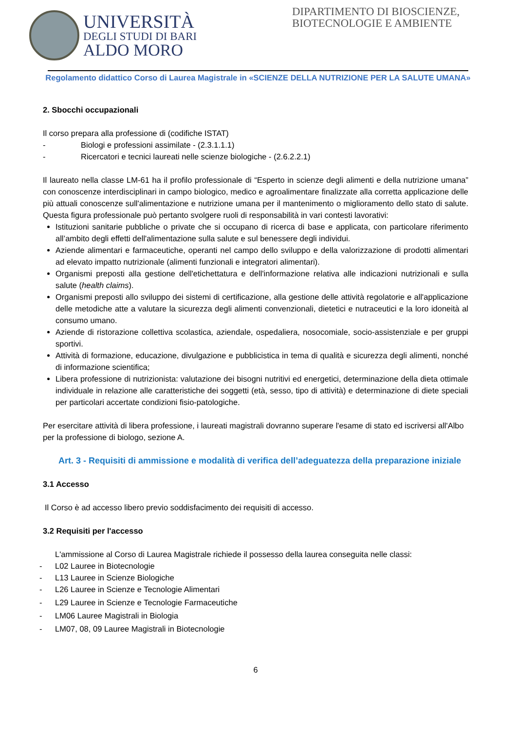UNIVERSITÀ
DEGLI STUDI DI BARI
ALDO MORO
DIPARTIMENTO DI BIOSCIENZE, BIOTECNOLOGIE E AMBIENTE
Regolamento didattico Corso di Laurea Magistrale in «SCIENZE DELLA NUTRIZIONE PER LA SALUTE UMANA»
2. Sbocchi occupazionali
Il corso prepara alla professione di (codifiche ISTAT)
- Biologi e professioni assimilate - (2.3.1.1.1)
- Ricercatori e tecnici laureati nelle scienze biologiche - (2.6.2.2.1)
Il laureato nella classe LM-61 ha il profilo professionale di “Esperto in scienze degli alimenti e della nutrizione umana” con conoscenze interdisciplinari in campo biologico, medico e agroalimentare finalizzate alla corretta applicazione delle più attuali conoscenze sull'alimentazione e nutrizione umana per il mantenimento o miglioramento dello stato di salute. Questa figura professionale può pertanto svolgere ruoli di responsabilità in vari contesti lavorativi:
Istituzioni sanitarie pubbliche o private che si occupano di ricerca di base e applicata, con particolare riferimento all’ambito degli effetti dell'alimentazione sulla salute e sul benessere degli individui.
Aziende alimentari e farmaceutiche, operanti nel campo dello sviluppo e della valorizzazione di prodotti alimentari ad elevato impatto nutrizionale (alimenti funzionali e integratori alimentari).
Organismi preposti alla gestione dell'etichettatura e dell'informazione relativa alle indicazioni nutrizionali e sulla salute (health claims).
Organismi preposti allo sviluppo dei sistemi di certificazione, alla gestione delle attività regolatorie e all'applicazione delle metodiche atte a valutare la sicurezza degli alimenti convenzionali, dietetici e nutraceutici e la loro idoneità al consumo umano.
Aziende di ristorazione collettiva scolastica, aziendale, ospedaliera, nosocomiale, socio-assistenziale e per gruppi sportivi.
Attività di formazione, educazione, divulgazione e pubblicistica in tema di qualità e sicurezza degli alimenti, nonché di informazione scientifica;
Libera professione di nutrizionista: valutazione dei bisogni nutritivi ed energetici, determinazione della dieta ottimale individuale in relazione alle caratteristiche dei soggetti (età, sesso, tipo di attività) e determinazione di diete speciali per particolari accertate condizioni fisio-patologiche.
Per esercitare attività di libera professione, i laureati magistrali dovranno superare l'esame di stato ed iscriversi all'Albo per la professione di biologo, sezione A.
Art. 3 - Requisiti di ammissione e modalità di verifica dell’adeguatezza della preparazione iniziale
3.1 Accesso
Il Corso è ad accesso libero previo soddisfacimento dei requisiti di accesso.
3.2 Requisiti per l'accesso
L'ammissione al Corso di Laurea Magistrale richiede il possesso della laurea conseguita nelle classi:
- L02 Lauree in Biotecnologie
- L13 Lauree in Scienze Biologiche
- L26 Lauree in Scienze e Tecnologie Alimentari
- L29 Lauree in Scienze e Tecnologie Farmaceutiche
- LM06 Lauree Magistrali in Biologia
- LM07, 08, 09 Lauree Magistrali in Biotecnologie
6